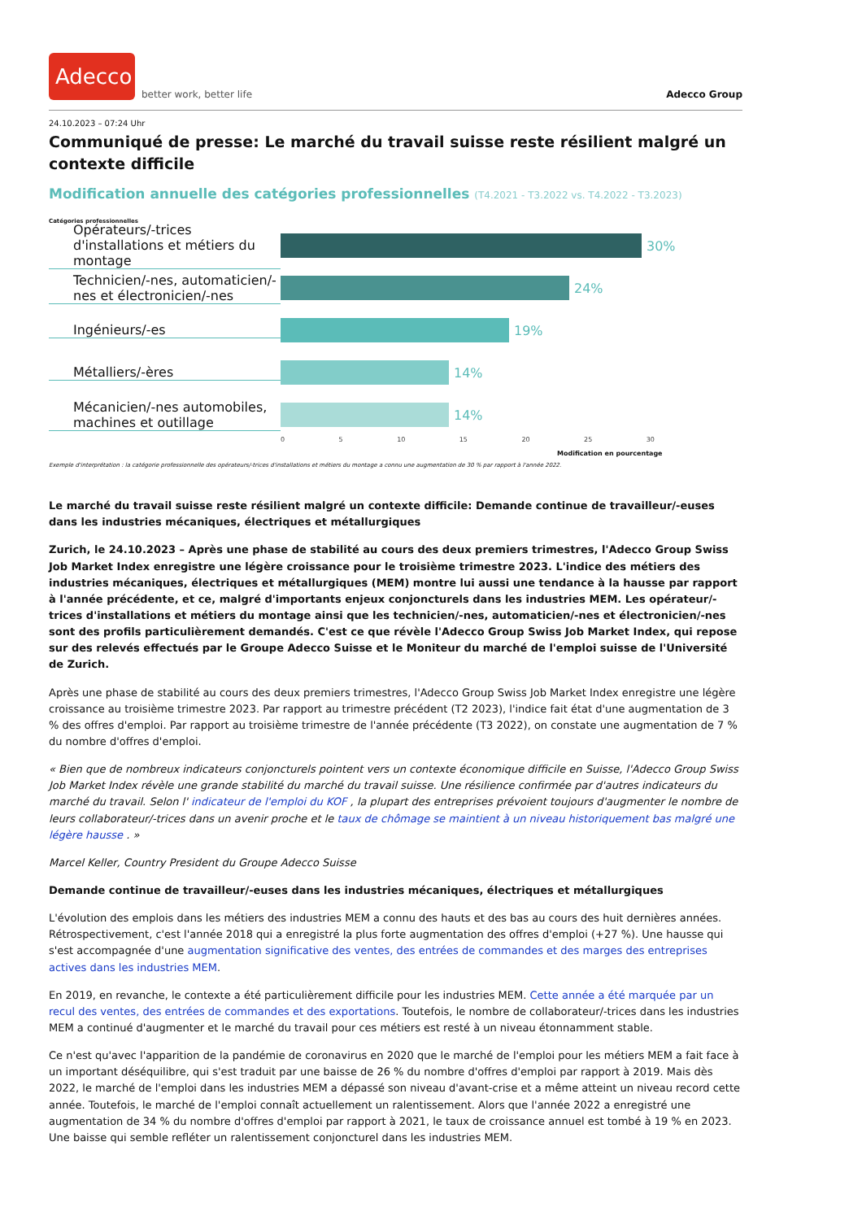Adecco
better work, better life
Adecco Group
24.10.2023 – 07:24 Uhr
Communiqué de presse: Le marché du travail suisse reste résilient malgré un contexte difficile
Modification annuelle des catégories professionnelles (T4.2021 - T3.2022 vs. T4.2022 - T3.2023)
Catégories professionnelles
Opérateurs/-trices d'installations et métiers du montage
30%
Technicien/-nes, automaticien/-nes et électronicien/-nes
24%
Ingénieurs/-es 19%
Métalliers/-ères 14%
Mécanicien/-nes automobiles, machines et outillage
14%
0 5 10 15 20 25 30
Modification en pourcentage
Exemple d'interprétation : la catégorie professionnelle des opérateurs/-trices d'installations et métiers du montage a connu une augmentation de 30 % par rapport à l'année 2022.
Le marché du travail suisse reste résilient malgré un contexte difficile: Demande continue de travailleur/-euses dans les industries mécaniques, électriques et métallurgiques
Zurich, le 24.10.2023 – Après une phase de stabilité au cours des deux premiers trimestres, l'Adecco Group Swiss Job Market Index enregistre une légère croissance pour le troisième trimestre 2023. L'indice des métiers des industries mécaniques, électriques et métallurgiques (MEM) montre lui aussi une tendance à la hausse par rapport à l'année précédente, et ce, malgré d'importants enjeux conjoncturels dans les industries MEM. Les opérateur/-trices d'installations et métiers du montage ainsi que les technicien/-nes, automaticien/-nes et électronicien/-nes sont des profils particulièrement demandés. C'est ce que révèle l'Adecco Group Swiss Job Market Index, qui repose sur des relevés effectués par le Groupe Adecco Suisse et le Moniteur du marché de l'emploi suisse de l'Université de Zurich.
Après une phase de stabilité au cours des deux premiers trimestres, l'Adecco Group Swiss Job Market Index enregistre une légère croissance au troisième trimestre 2023. Par rapport au trimestre précédent (T2 2023), l'indice fait état d'une augmentation de 3 % des offres d'emploi. Par rapport au troisième trimestre de l'année précédente (T3 2022), on constate une augmentation de 7 % du nombre d'offres d'emploi.
« Bien que de nombreux indicateurs conjoncturels pointent vers un contexte économique difficile en Suisse, l'Adecco Group Swiss Job Market Index révèle une grande stabilité du marché du travail suisse. Une résilience confirmée par d'autres indicateurs du marché du travail. Selon l' indicateur de l'emploi du KOF , la plupart des entreprises prévoient toujours d'augmenter le nombre de leurs collaborateur/-trices dans un avenir proche et le taux de chômage se maintient à un niveau historiquement bas malgré une légère hausse . »
Marcel Keller, Country President du Groupe Adecco Suisse
Demande continue de travailleur/-euses dans les industries mécaniques, électriques et métallurgiques
L'évolution des emplois dans les métiers des industries MEM a connu des hauts et des bas au cours des huit dernières années. Rétrospectivement, c'est l'année 2018 qui a enregistré la plus forte augmentation des offres d'emploi (+27 %). Une hausse qui s'est accompagnée d'une augmentation significative des ventes, des entrées de commandes et des marges des entreprises actives dans les industries MEM.
En 2019, en revanche, le contexte a été particulièrement difficile pour les industries MEM. Cette année a été marquée par un recul des ventes, des entrées de commandes et des exportations. Toutefois, le nombre de collaborateur/-trices dans les industries MEM a continué d'augmenter et le marché du travail pour ces métiers est resté à un niveau étonnamment stable.
Ce n'est qu'avec l'apparition de la pandémie de coronavirus en 2020 que le marché de l'emploi pour les métiers MEM a fait face à un important déséquilibre, qui s'est traduit par une baisse de 26 % du nombre d'offres d'emploi par rapport à 2019. Mais dès 2022, le marché de l'emploi dans les industries MEM a dépassé son niveau d'avant-crise et a même atteint un niveau record cette année. Toutefois, le marché de l'emploi connaît actuellement un ralentissement. Alors que l'année 2022 a enregistré une augmentation de 34 % du nombre d'offres d'emploi par rapport à 2021, le taux de croissance annuel est tombé à 19 % en 2023. Une baisse qui semble refléter un ralentissement conjoncturel dans les industries MEM.